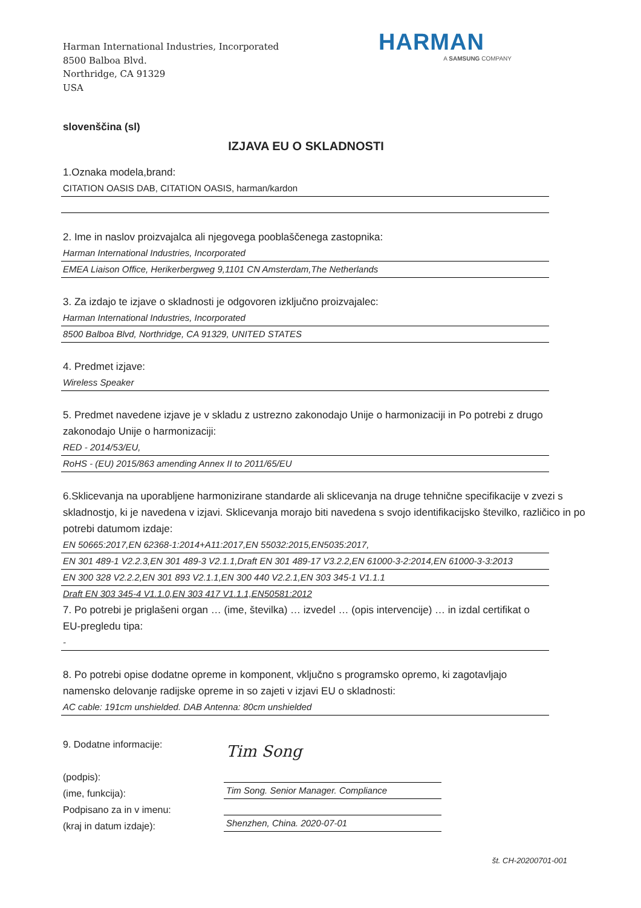Harman International Industries, Incorporated
8500 Balboa Blvd.
Northridge, CA 91329
USA
HARMAN
A SAMSUNG COMPANY
slovenščina (sl)
IZJAVA EU O SKLADNOSTI
1.Oznaka modela,brand:
CITATION OASIS DAB, CITATION OASIS, harman/kardon
2. Ime in naslov proizvajalca ali njegovega pooblaščenega zastopnika:
Harman International Industries, Incorporated
EMEA Liaison Office, Herikerbergweg 9,1101 CN Amsterdam,The Netherlands
3. Za izdajo te izjave o skladnosti je odgovoren izključno proizvajalec:
Harman International Industries, Incorporated
8500 Balboa Blvd, Northridge, CA 91329, UNITED STATES
4. Predmet izjave:
Wireless Speaker
5. Predmet navedene izjave je v skladu z ustrezno zakonodajo Unije o harmonizaciji in Po potrebi z drugo zakonodajo Unije o harmonizaciji:
RED - 2014/53/EU,
RoHS - (EU) 2015/863 amending Annex II to 2011/65/EU
6.Sklicevanja na uporabljene harmonizirane standarde ali sklicevanja na druge tehnične specifikacije v zvezi s skladnostjo, ki je navedena v izjavi. Sklicevanja morajo biti navedena s svojo identifikacijsko številko, različico in po potrebi datumom izdaje:
EN 50665:2017,EN 62368-1:2014+A11:2017,EN 55032:2015,EN5035:2017,
EN 301 489-1 V2.2.3,EN 301 489-3 V2.1.1,Draft EN 301 489-17 V3.2.2,EN 61000-3-2:2014,EN 61000-3-3:2013
EN 300 328 V2.2.2,EN 301 893 V2.1.1,EN 300 440 V2.2.1,EN 303 345-1 V1.1.1
Draft EN 303 345-4 V1.1.0,EN 303 417 V1.1.1,EN50581:2012
7. Po potrebi je priglašeni organ … (ime, številka) … izvedel … (opis intervencije) … in izdal certifikat o EU-pregledu tipa:
-
8. Po potrebi opise dodatne opreme in komponent, vključno s programsko opremo, ki zagotavljajo namensko delovanje radijske opreme in so zajeti v izjavi EU o skladnosti:
AC cable: 191cm unshielded. DAB Antenna: 80cm unshielded
9. Dodatne informacije:
(podpis):
(ime, funkcija):
Podpisano za in v imenu:
(kraj in datum izdaje):
Tim Song
Tim Song. Senior Manager. Compliance
Shenzhen, China. 2020-07-01
št. CH-20200701-001